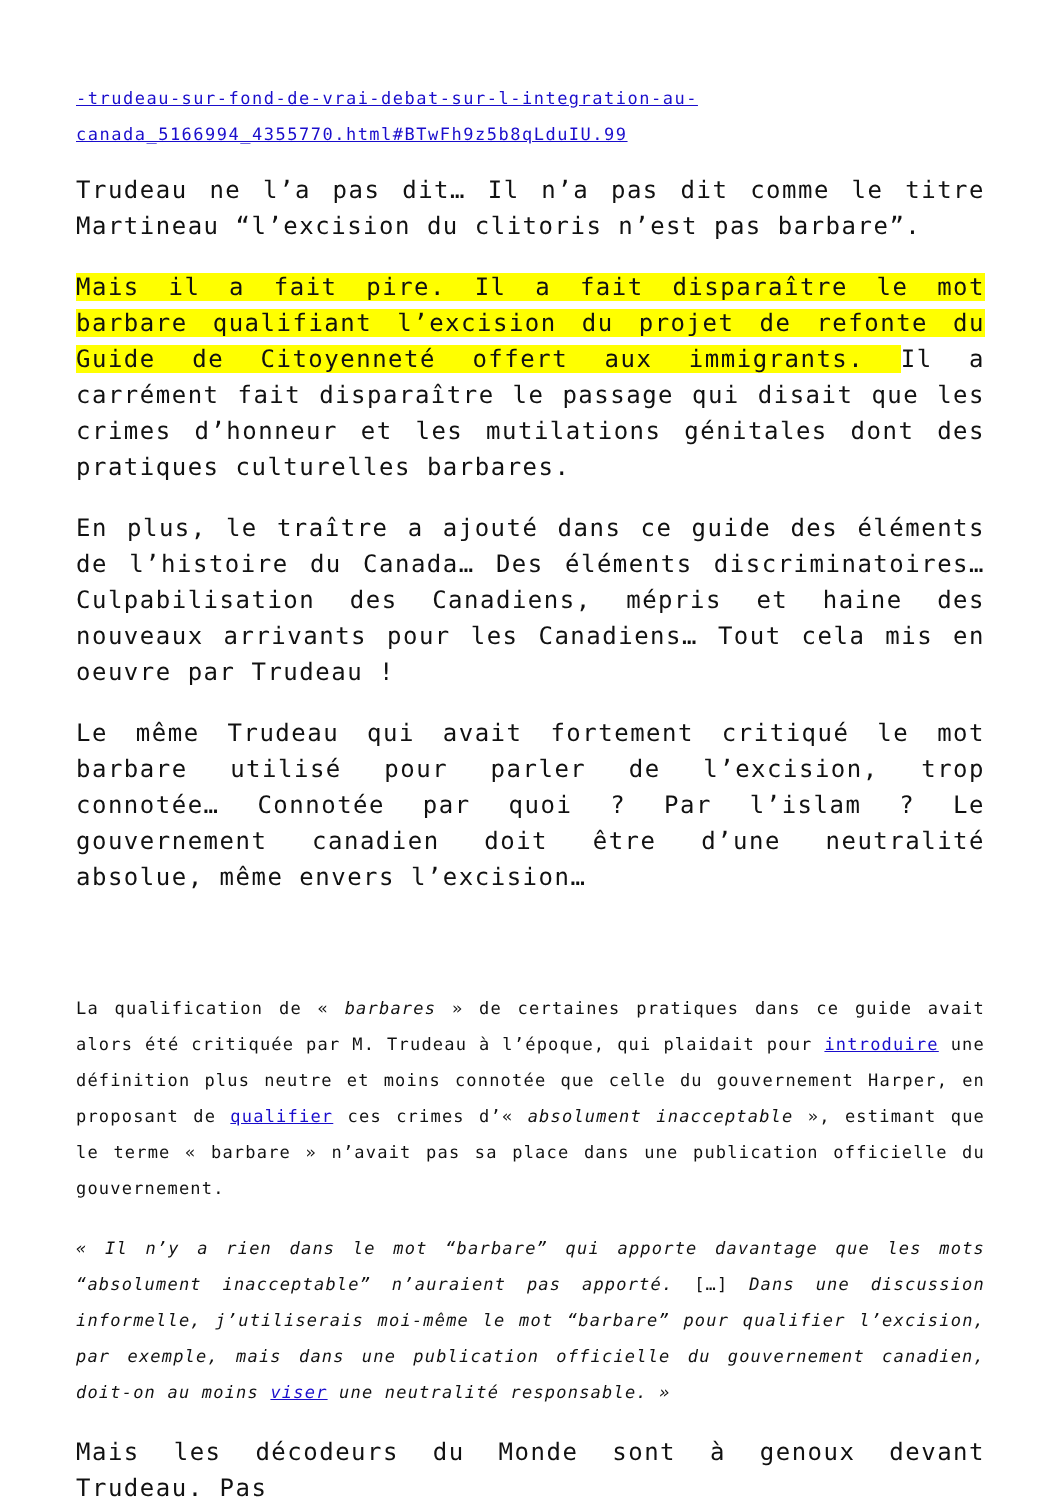-trudeau-sur-fond-de-vrai-debat-sur-l-integration-au-canada_5166994_4355770.html#BTwFh9z5b8qLduIU.99
Trudeau ne l’a pas dit… Il n’a pas dit comme le titre Martineau “l’excision du clitoris n’est pas barbare”.
Mais il a fait pire. Il a fait disparaître le mot barbare qualifiant l’excision du projet de refonte du Guide de Citoyenneté offert aux immigrants. Il a carrément fait disparaître le passage qui disait que les crimes d’honneur et les mutilations génitales dont des pratiques culturelles barbares.
En plus, le traître a ajouté dans ce guide des éléments de l’histoire du Canada… Des éléments discriminatoires… Culpabilisation des Canadiens, mépris et haine des nouveaux arrivants pour les Canadiens… Tout cela mis en oeuvre par Trudeau !
Le même Trudeau qui avait fortement critiqué le mot barbare utilisé pour parler de l’excision, trop connotée… Connotée par quoi ? Par l’islam ? Le gouvernement canadien doit être d’une neutralité absolue, même envers l’excision…
La qualification de « barbares » de certaines pratiques dans ce guide avait alors été critiquée par M. Trudeau à l’époque, qui plaidait pour introduire une définition plus neutre et moins connotée que celle du gouvernement Harper, en proposant de qualifier ces crimes d’« absolument inacceptable », estimant que le terme « barbare » n’avait pas sa place dans une publication officielle du gouvernement.
« Il n’y a rien dans le mot “barbare” qui apporte davantage que les mots “absolument inacceptable” n’auraient pas apporté. […] Dans une discussion informelle, j’utiliserais moi-même le mot “barbare” pour qualifier l’excision, par exemple, mais dans une publication officielle du gouvernement canadien, doit-on au moins viser une neutralité responsable. »
Mais les décodeurs du Monde sont à genoux devant Trudeau. Pas